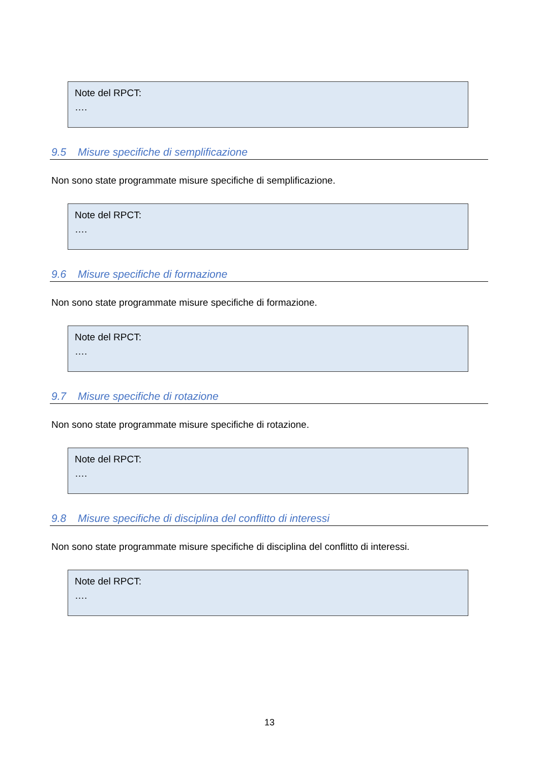Note del RPCT:
….
9.5 Misure specifiche di semplificazione
Non sono state programmate misure specifiche di semplificazione.
Note del RPCT:
….
9.6 Misure specifiche di formazione
Non sono state programmate misure specifiche di formazione.
Note del RPCT:
….
9.7 Misure specifiche di rotazione
Non sono state programmate misure specifiche di rotazione.
Note del RPCT:
….
9.8 Misure specifiche di disciplina del conflitto di interessi
Non sono state programmate misure specifiche di disciplina del conflitto di interessi.
Note del RPCT:
….
13